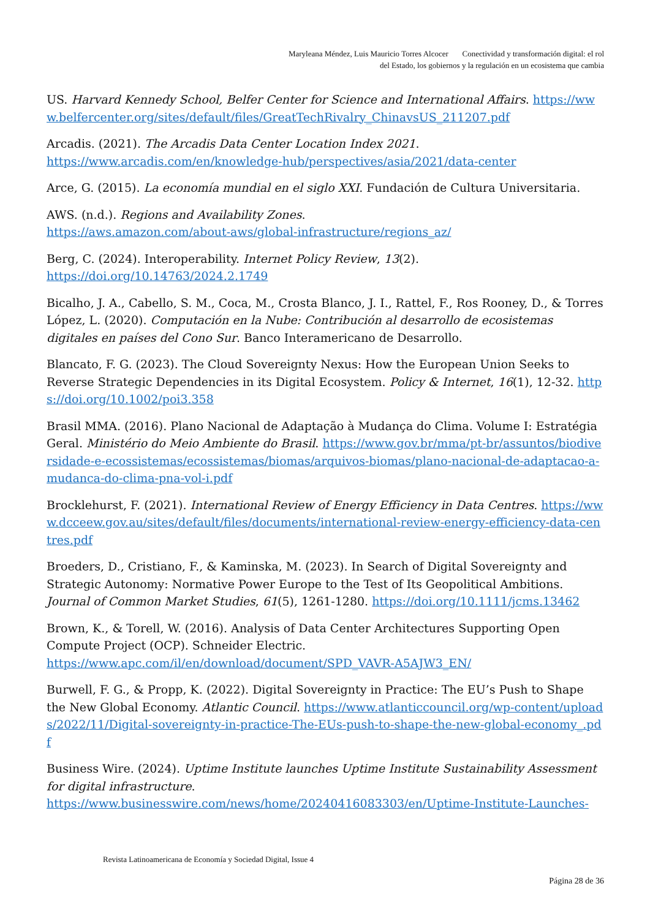Maryleana Méndez, Luis Mauricio Torres Alcocer Conectividad y transformación digital: el rol
del Estado, los gobiernos y la regulación en un ecosistema que cambia
US. Harvard Kennedy School, Belfer Center for Science and International Affairs. https://www.belfercenter.org/sites/default/files/GreatTechRivalry_ChinavsUS_211207.pdf
Arcadis. (2021). The Arcadis Data Center Location Index 2021.
https://www.arcadis.com/en/knowledge-hub/perspectives/asia/2021/data-center
Arce, G. (2015). La economía mundial en el siglo XXI. Fundación de Cultura Universitaria.
AWS. (n.d.). Regions and Availability Zones.
https://aws.amazon.com/about-aws/global-infrastructure/regions_az/
Berg, C. (2024). Interoperability. Internet Policy Review, 13(2).
https://doi.org/10.14763/2024.2.1749
Bicalho, J. A., Cabello, S. M., Coca, M., Crosta Blanco, J. I., Rattel, F., Ros Rooney, D., & Torres López, L. (2020). Computación en la Nube: Contribución al desarrollo de ecosistemas digitales en países del Cono Sur. Banco Interamericano de Desarrollo.
Blancato, F. G. (2023). The Cloud Sovereignty Nexus: How the European Union Seeks to Reverse Strategic Dependencies in its Digital Ecosystem. Policy & Internet, 16(1), 12-32. https://doi.org/10.1002/poi3.358
Brasil MMA. (2016). Plano Nacional de Adaptação à Mudança do Clima. Volume I: Estratégia Geral. Ministério do Meio Ambiente do Brasil. https://www.gov.br/mma/pt-br/assuntos/biodiversidade-e-ecossistemas/ecossistemas/biomas/arquivos-biomas/plano-nacional-de-adaptacao-a-mudanca-do-clima-pna-vol-i.pdf
Brocklehurst, F. (2021). International Review of Energy Efficiency in Data Centres. https://www.dcceew.gov.au/sites/default/files/documents/international-review-energy-efficiency-data-centres.pdf
Broeders, D., Cristiano, F., & Kaminska, M. (2023). In Search of Digital Sovereignty and Strategic Autonomy: Normative Power Europe to the Test of Its Geopolitical Ambitions. Journal of Common Market Studies, 61(5), 1261-1280. https://doi.org/10.1111/jcms.13462
Brown, K., & Torell, W. (2016). Analysis of Data Center Architectures Supporting Open Compute Project (OCP). Schneider Electric.
https://www.apc.com/il/en/download/document/SPD_VAVR-A5AJW3_EN/
Burwell, F. G., & Propp, K. (2022). Digital Sovereignty in Practice: The EU’s Push to Shape the New Global Economy. Atlantic Council. https://www.atlanticcouncil.org/wp-content/uploads/2022/11/Digital-sovereignty-in-practice-The-EUs-push-to-shape-the-new-global-economy_.pdf
Business Wire. (2024). Uptime Institute launches Uptime Institute Sustainability Assessment for digital infrastructure.
https://www.businesswire.com/news/home/20240416083303/en/Uptime-Institute-Launches-
Revista Latinoamericana de Economía y Sociedad Digital, Issue 4
Página 28 de 36